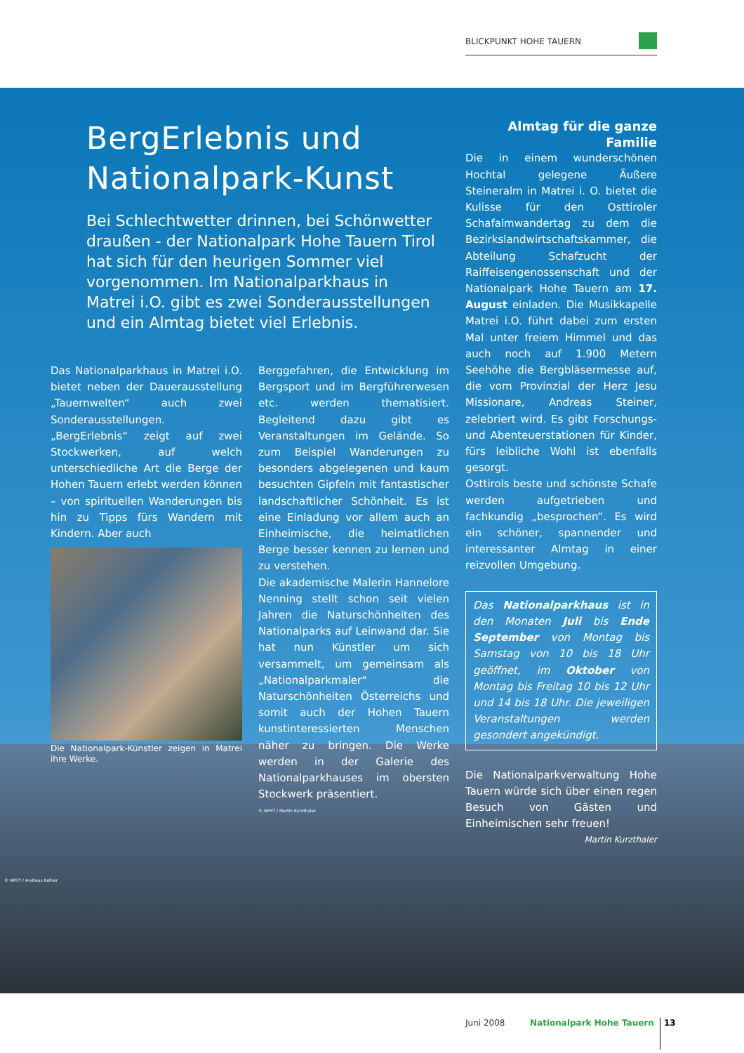BLICKPUNKT HOHE TAUERN
BergErlebnis und
Nationalpark-Kunst
Bei Schlechtwetter drinnen, bei Schönwetter draußen - der Nationalpark Hohe Tauern Tirol hat sich für den heurigen Sommer viel vorgenommen. Im Nationalparkhaus in Matrei i.O. gibt es zwei Sonderausstellungen und ein Almtag bietet viel Erlebnis.
Das Nationalparkhaus in Matrei i.O. bietet neben der Dauerausstellung „Tauernwelten“ auch zwei Sonderausstellungen. „BergErlebnis“ zeigt auf zwei Stockwerken, auf welch unterschiedliche Art die Berge der Hohen Tauern erlebt werden können – von spirituellen Wanderungen bis hin zu Tipps fürs Wandern mit Kindern. Aber auch
Die Nationalpark-Künstler zeigen in Matrei ihre Werke.
Berggefahren, die Entwicklung im Bergsport und im Bergführerwesen etc. werden thematisiert. Begleitend dazu gibt es Veranstaltungen im Gelände. So zum Beispiel Wanderungen zu besonders abgelegenen und kaum besuchten Gipfeln mit fantastischer landschaftlicher Schönheit. Es ist eine Einladung vor allem auch an Einheimische, die heimatlichen Berge besser kennen zu lernen und zu verstehen.
Die akademische Malerin Hannelore Nenning stellt schon seit vielen Jahren die Naturschönheiten des Nationalparks auf Leinwand dar. Sie hat nun Künstler um sich versammelt, um gemeinsam als „Nationalparkmaler“ die Naturschönheiten Österreichs und somit auch der Hohen Tauern kunstinteressierten Menschen näher zu bringen. Die Werke werden in der Galerie des Nationalparkhauses im obersten Stockwerk präsentiert.
© NPHT / Martin Kurzthaler
Almtag für die ganze Familie
Die in einem wunderschönen Hochtal gelegene Äußere Steineralm in Matrei i. O. bietet die Kulisse für den Osttiroler Schafalmwandertag zu dem die Bezirkslandwirtschaftskammer, die Abteilung Schafzucht der Raiffeisengenossenschaft und der Nationalpark Hohe Tauern am 17. August einladen. Die Musikkapelle Matrei i.O. führt dabei zum ersten Mal unter freiem Himmel und das auch noch auf 1.900 Metern Seehöhe die Bergbläsermesse auf, die vom Provinzial der Herz Jesu Missionare, Andreas Steiner, zelebriert wird. Es gibt Forschungs- und Abenteuerstationen für Kinder, fürs leibliche Wohl ist ebenfalls gesorgt.
Osttirols beste und schönste Schafe werden aufgetrieben und fachkundig „besprochen“. Es wird ein schöner, spannender und interessanter Almtag in einer reizvollen Umgebung.
Das Nationalparkhaus ist in den Monaten Juli bis Ende September von Montag bis Samstag von 10 bis 18 Uhr geöffnet, im Oktober von Montag bis Freitag 10 bis 12 Uhr und 14 bis 18 Uhr. Die jeweiligen Veranstaltungen werden gesondert angekündigt.
Die Nationalparkverwaltung Hohe Tauern würde sich über einen regen Besuch von Gästen und Einheimischen sehr freuen! Martin Kurzthaler
© NPHT / Andreas Rofner
Juni 2008 Nationalpark Hohe Tauern 13